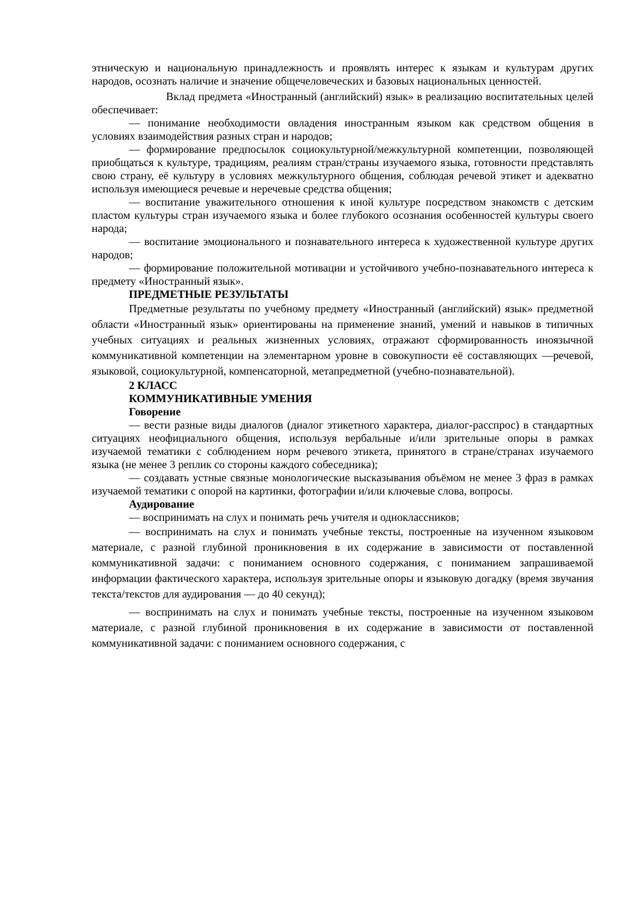этническую и национальную принадлежность и проявлять интерес к языкам и культурам других народов, осознать наличие и значение общечеловеческих и базовых национальных ценностей.
Вклад предмета «Иностранный (английский) язык» в реализацию воспитательных целей обеспечивает:
— понимание необходимости овладения иностранным языком как средством общения в условиях взаимодействия разных стран и народов;
— формирование предпосылок социокультурной/межкультурной компетенции, позволяющей приобщаться к культуре, традициям, реалиям стран/страны изучаемого языка, готовности представлять свою страну, её культуру в условиях межкультурного общения, соблюдая речевой этикет и адекватно используя имеющиеся речевые и неречевые средства общения;
— воспитание уважительного отношения к иной культуре посредством знакомств с детским пластом культуры стран изучаемого языка и более глубокого осознания особенностей культуры своего народа;
— воспитание эмоционального и познавательного интереса к художественной культуре других народов;
— формирование положительной мотивации и устойчивого учебно-познавательного интереса к предмету «Иностранный язык».
ПРЕДМЕТНЫЕ РЕЗУЛЬТАТЫ
Предметные результаты по учебному предмету «Иностранный (английский) язык» предметной области «Иностранный язык» ориентированы на применение знаний, умений и навыков в типичных учебных ситуациях и реальных жизненных условиях, отражают сформированность иноязычной коммуникативной компетенции на элементарном уровне в совокупности её составляющих —речевой, языковой, социокультурной, компенсаторной, метапредметной (учебно-познавательной).
2 КЛАСС
КОММУНИКАТИВНЫЕ УМЕНИЯ
Говорение
— вести разные виды диалогов (диалог этикетного характера, диалог-расспрос) в стандартных ситуациях неофициального общения, используя вербальные и/или зрительные опоры в рамках изучаемой тематики с соблюдением норм речевого этикета, принятого в стране/странах изучаемого языка (не менее 3 реплик со стороны каждого собеседника);
— создавать устные связные монологические высказывания объёмом не менее 3 фраз в рамках изучаемой тематики с опорой на картинки, фотографии и/или ключевые слова, вопросы.
Аудирование
— воспринимать на слух и понимать речь учителя и одноклассников;
— воспринимать на слух и понимать учебные тексты, построенные на изученном языковом материале, с разной глубиной проникновения в их содержание в зависимости от поставленной коммуникативной задачи: с пониманием основного содержания, с пониманием запрашиваемой информации фактического характера, используя зрительные опоры и языковую догадку (время звучания текста/текстов для аудирования — до 40 секунд);
— воспринимать на слух и понимать учебные тексты, построенные на изученном языковом материале, с разной глубиной проникновения в их содержание в зависимости от поставленной коммуникативной задачи: с пониманием основного содержания, с